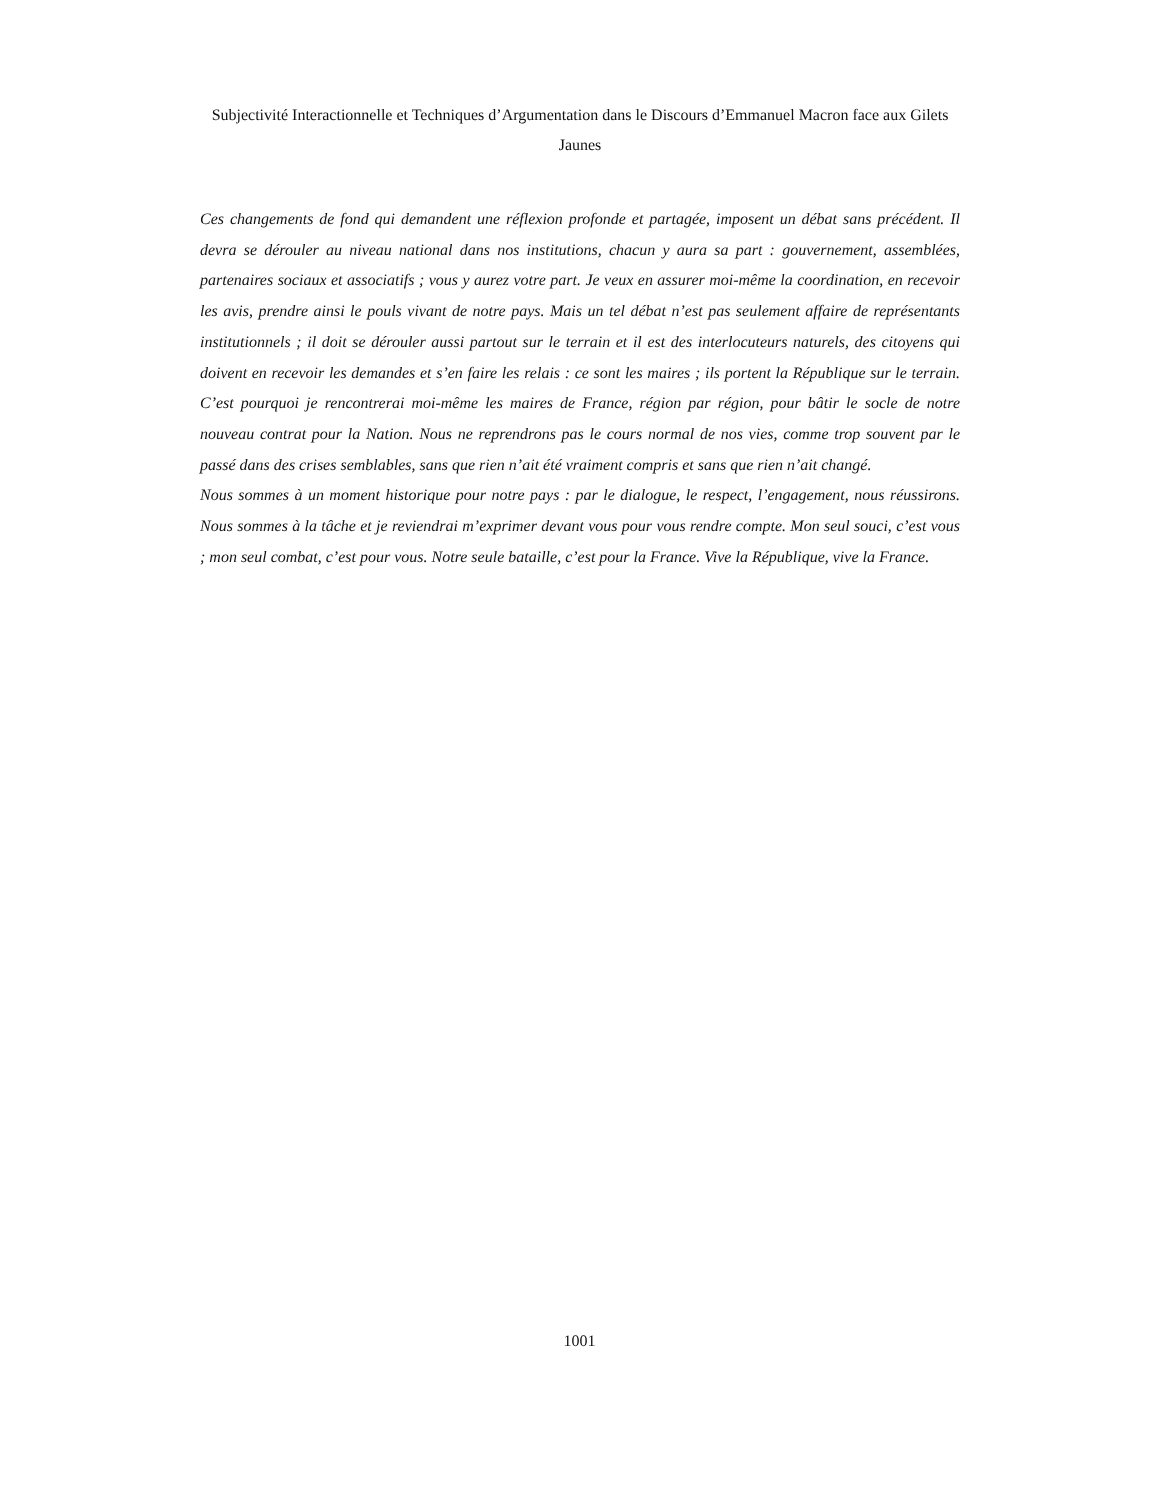Subjectivité Interactionnelle et Techniques d’Argumentation dans le Discours d’Emmanuel Macron face aux Gilets Jaunes
Ces changements de fond qui demandent une réflexion profonde et partagée, imposent un débat sans précédent. Il devra se dérouler au niveau national dans nos institutions, chacun y aura sa part : gouvernement, assemblées, partenaires sociaux et associatifs ; vous y aurez votre part. Je veux en assurer moi-même la coordination, en recevoir les avis, prendre ainsi le pouls vivant de notre pays. Mais un tel débat n’est pas seulement affaire de représentants institutionnels ; il doit se dérouler aussi partout sur le terrain et il est des interlocuteurs naturels, des citoyens qui doivent en recevoir les demandes et s’en faire les relais : ce sont les maires ; ils portent la République sur le terrain. C’est pourquoi je rencontrerai moi-même les maires de France, région par région, pour bâtir le socle de notre nouveau contrat pour la Nation. Nous ne reprendrons pas le cours normal de nos vies, comme trop souvent par le passé dans des crises semblables, sans que rien n’ait été vraiment compris et sans que rien n’ait changé.
Nous sommes à un moment historique pour notre pays : par le dialogue, le respect, l’engagement, nous réussirons. Nous sommes à la tâche et je reviendrai m’exprimer devant vous pour vous rendre compte. Mon seul souci, c’est vous ; mon seul combat, c’est pour vous. Notre seule bataille, c’est pour la France. Vive la République, vive la France.
1001